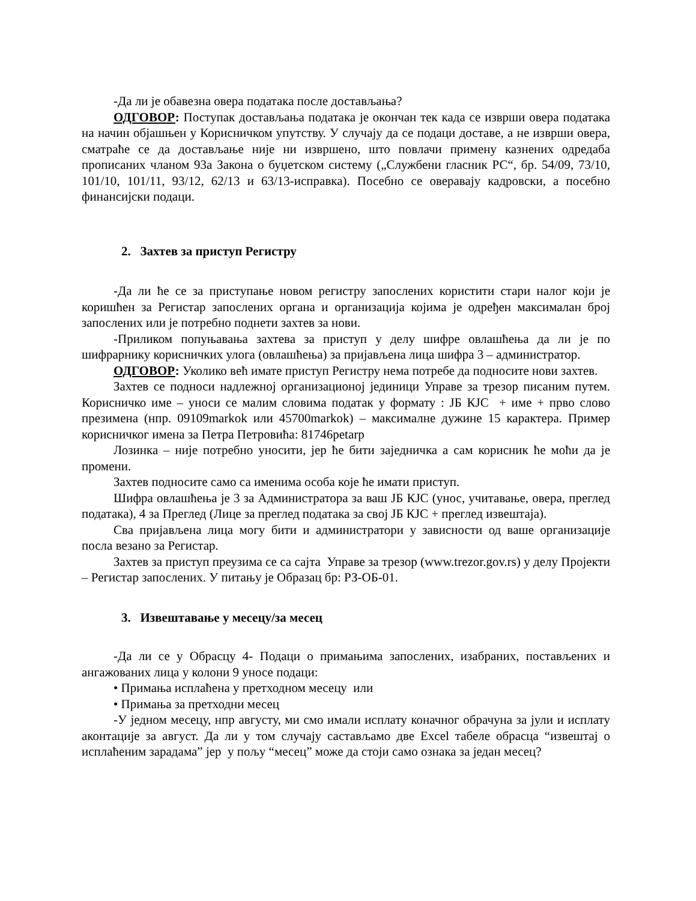-Да ли је обавезна овера података после достављања?
ОДГОВОР: Поступак достављања података је окончан тек када се изврши овера података на начин објашњен у Корисничком упутству. У случају да се подаци доставе, а не изврши овера, сматраће се да достављање није ни извршено, што повлачи примену казнених одредаба прописаних чланом 93а Закона о буџетском систему („Службени гласник РС“, бр. 54/09, 73/10, 101/10, 101/11, 93/12, 62/13 и 63/13-исправка). Посебно се оверавају кадровски, а посебно финансијски подаци.
2. Захтев за приступ Регистру
-Да ли ће се за приступање новом регистру запослених користити стари налог који је коришћен за Регистар запослених органа и организација којима је одређен максималан број запослених или је потребно поднети захтев за нови.
-Приликом попуњавања захтева за приступ у делу шифре овлашћења да ли је по шифрарнику корисничких улога (овлашћења) за пријављена лица шифра 3 – администратор.
ОДГОВОР: Уколико већ имате приступ Регистру нема потребе да подносите нови захтев.
Захтев се подноси надлежној организационој јединици Управе за трезор писаним путем. Корисничко име – уноси се малим словима податак у формату : ЈБ КЈС + име + прво слово презимена (нпр. 09109markok или 45700markok) – максималне дужине 15 карактера. Пример корисничког имена за Петра Петровића: 81746petarp
Лозинка – није потребно уносити, јер ће бити заједничка а сам корисник ће моћи да је промени.
Захтев подносите само са именима особа које ће имати приступ.
Шифра овлашћења је 3 за Администратора за ваш ЈБ КЈС (унос, учитавање, овера, преглед података), 4 за Преглед (Лице за преглед података за свој ЈБ КЈС + преглед извештаја).
Сва пријављена лица могу бити и администратори у зависности од ваше организације посла везано за Регистар.
Захтев за приступ преузима се са сајта Управе за трезор (www.trezor.gov.rs) у делу Пројекти – Регистар запослених. У питању је Образац бр: РЗ-ОБ-01.
3. Извештавање у месецу/за месец
-Да ли се у Обрасцу 4- Подаци о примањима запослених, изабраних, постављених и ангажованих лица у колони 9 уносе подаци:
• Примања исплаћена у претходном месецу или
• Примања за претходни месец
-У једном месецу, нпр августу, ми смо имали исплату коначног обрачуна за јули и исплату аконтације за август. Да ли у том случају састављамо две Excel табеле обрасца “извештај о исплаћеним зарадама” јер у пољу “месец” може да стоји само ознака за један месец?